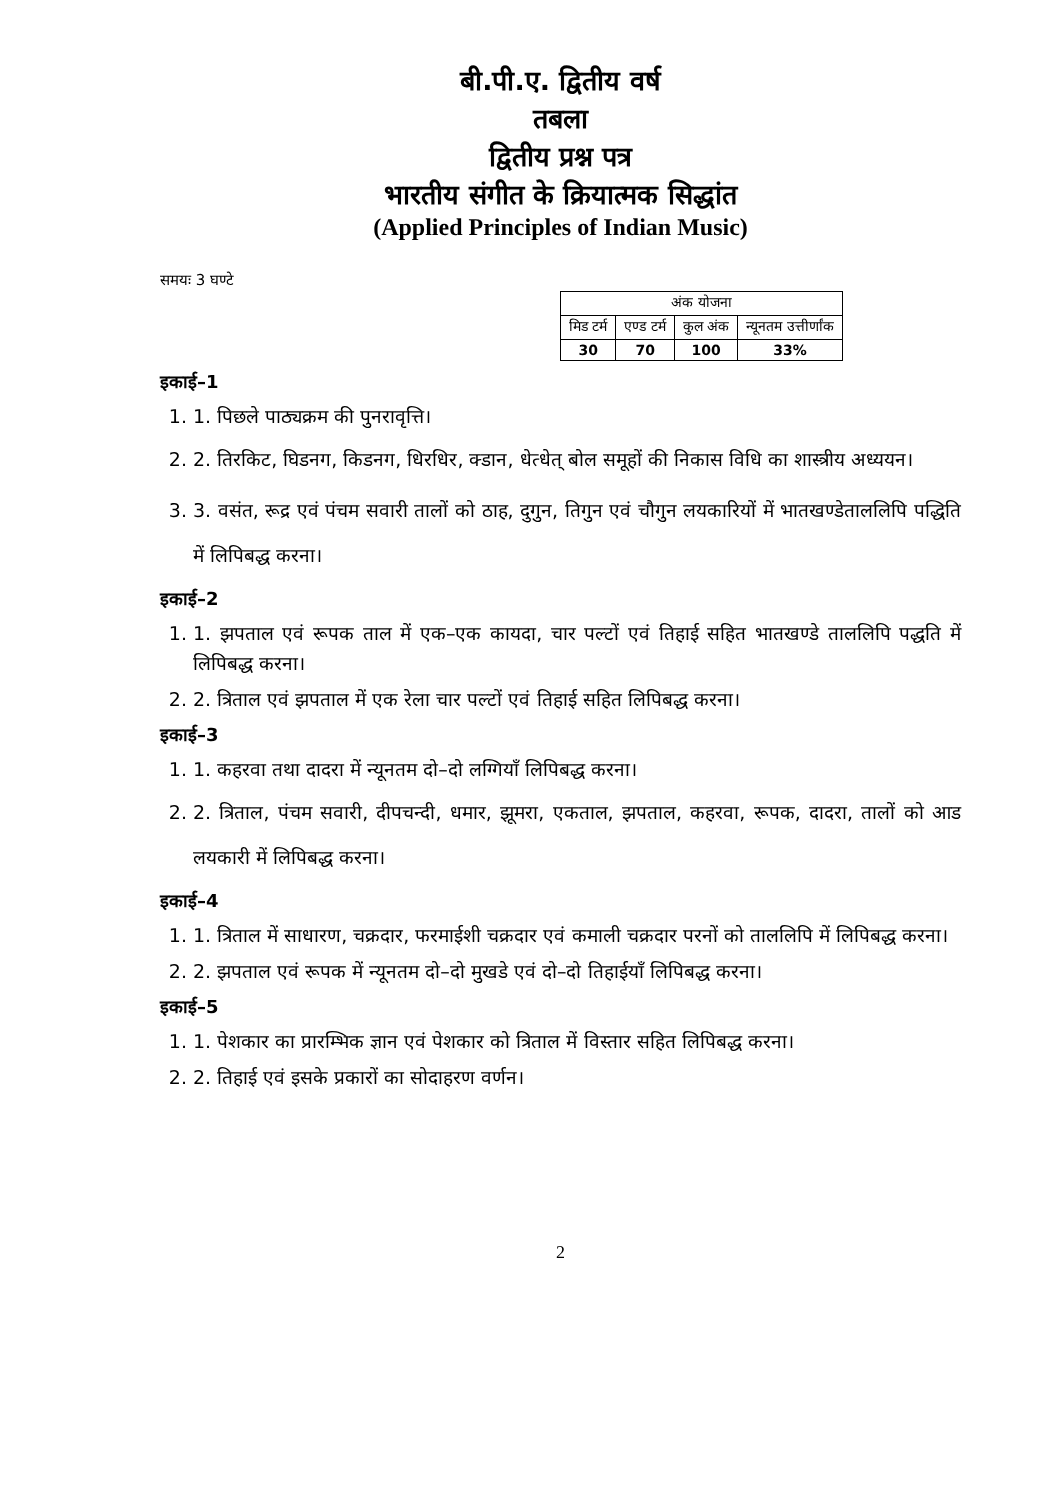बी.पी.ए. द्वितीय वर्ष
तबला
द्वितीय प्रश्न पत्र
भारतीय संगीत के क्रियात्मक सिद्धांत
(Applied Principles of Indian Music)
समयः 3 घण्टे
| अंक योजना | | | |
| --- | --- | --- | --- |
| मिड टर्म | एण्ड टर्म | कुल अंक | न्यूनतम उत्तीर्णांक |
| 30 | 70 | 100 | 33% |
इकाई–1
1. 1. पिछले पाठ्यक्रम की पुनरावृत्ति।
2. 2. तिरकिट, घिडनग, किडनग, धिरधिर, क्डान, धेत्धेत् बोल समूहों की निकास विधि का शास्त्रीय अध्ययन।
3. 3. वसंत, रूद्र एवं पंचम सवारी तालों को ठाह, दुगुन, तिगुन एवं चौगुन लयकारियों में भातखण्डेताललिपि पद्धिति में लिपिबद्ध करना।
इकाई–2
1. 1. झपताल एवं रूपक ताल में एक–एक कायदा, चार पल्टों एवं तिहाई सहित भातखण्डे ताललिपि पद्धति में लिपिबद्ध करना।
2. 2. त्रिताल एवं झपताल में एक रेला चार पल्टों एवं तिहाई सहित लिपिबद्ध करना।
इकाई–3
1. 1. कहरवा तथा दादरा में न्यूनतम दो–दो लग्गियाँ लिपिबद्ध करना।
2. 2. त्रिताल, पंचम सवारी, दीपचन्दी, धमार, झूमरा, एकताल, झपताल, कहरवा, रूपक, दादरा, तालों को आड लयकारी में लिपिबद्ध करना।
इकाई–4
1. 1. त्रिताल में साधारण, चक्रदार, फरमाईशी चक्रदार एवं कमाली चक्रदार परनों को ताललिपि में लिपिबद्ध करना।
2. 2. झपताल एवं रूपक में न्यूनतम दो–दो मुखडे एवं दो–दो तिहाईयाँ लिपिबद्ध करना।
इकाई–5
1. 1. पेशकार का प्रारम्भिक ज्ञान एवं पेशकार को त्रिताल में विस्तार सहित लिपिबद्ध करना।
2. 2. तिहाई एवं इसके प्रकारों का सोदाहरण वर्णन।
2